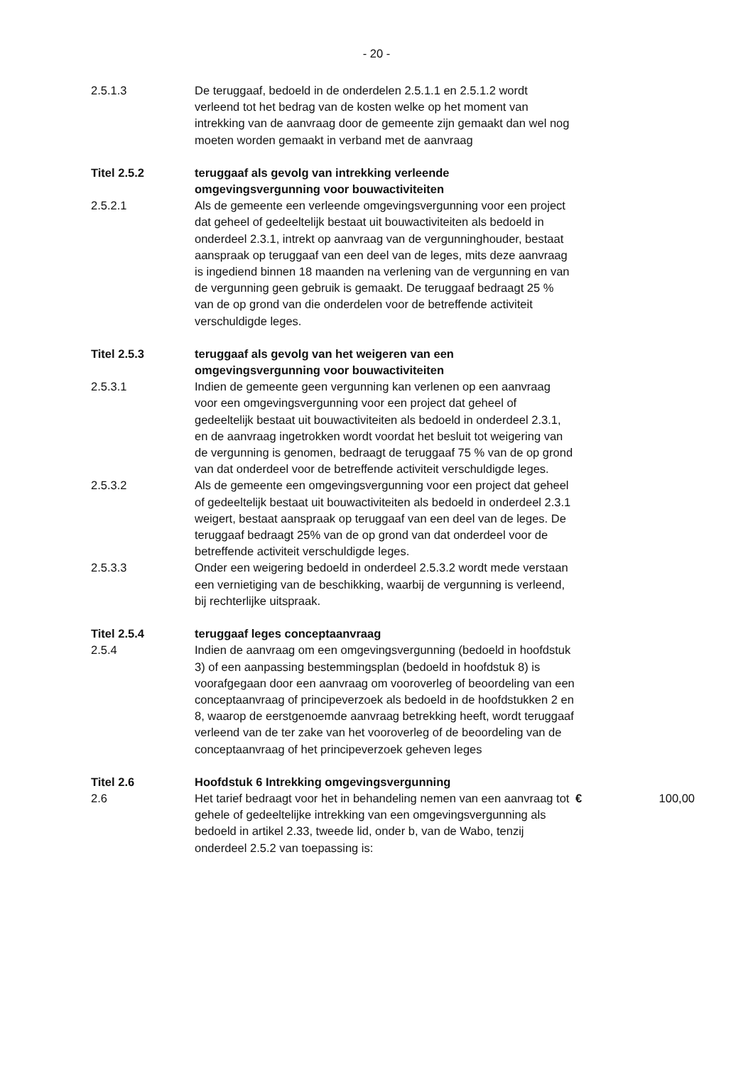- 20 -
2.5.1.3 De teruggaaf, bedoeld in de onderdelen 2.5.1.1 en 2.5.1.2 wordt verleend tot het bedrag van de kosten welke op het moment van intrekking van de aanvraag door de gemeente zijn gemaakt dan wel nog moeten worden gemaakt in verband met de aanvraag
Titel 2.5.2 teruggaaf als gevolg van intrekking verleende omgevingsvergunning voor bouwactiviteiten
2.5.2.1 Als de gemeente een verleende omgevingsvergunning voor een project dat geheel of gedeeltelijk bestaat uit bouwactiviteiten als bedoeld in onderdeel 2.3.1, intrekt op aanvraag van de vergunninghouder, bestaat aanspraak op teruggaaf van een deel van de leges, mits deze aanvraag is ingediend binnen 18 maanden na verlening van de vergunning en van de vergunning geen gebruik is gemaakt. De teruggaaf bedraagt 25 % van de op grond van die onderdelen voor de betreffende activiteit verschuldigde leges.
Titel 2.5.3 teruggaaf als gevolg van het weigeren van een omgevingsvergunning voor bouwactiviteiten
2.5.3.1 Indien de gemeente geen vergunning kan verlenen op een aanvraag voor een omgevingsvergunning voor een project dat geheel of gedeeltelijk bestaat uit bouwactiviteiten als bedoeld in onderdeel 2.3.1, en de aanvraag ingetrokken wordt voordat het besluit tot weigering van de vergunning is genomen, bedraagt de teruggaaf 75 % van de op grond van dat onderdeel voor de betreffende activiteit verschuldigde leges.
2.5.3.2 Als de gemeente een omgevingsvergunning voor een project dat geheel of gedeeltelijk bestaat uit bouwactiviteiten als bedoeld in onderdeel 2.3.1 weigert, bestaat aanspraak op teruggaaf van een deel van de leges. De teruggaaf bedraagt 25% van de op grond van dat onderdeel voor de betreffende activiteit verschuldigde leges.
2.5.3.3 Onder een weigering bedoeld in onderdeel 2.5.3.2 wordt mede verstaan een vernietiging van de beschikking, waarbij de vergunning is verleend, bij rechterlijke uitspraak.
Titel 2.5.4 teruggaaf leges conceptaanvraag
2.5.4 Indien de aanvraag om een omgevingsvergunning (bedoeld in hoofdstuk 3) of een aanpassing bestemmingsplan (bedoeld in hoofdstuk 8) is voorafgegaan door een aanvraag om vooroverleg of beoordeling van een conceptaanvraag of principeverzoek als bedoeld in de hoofdstukken 2 en 8, waarop de eerstgenoemde aanvraag betrekking heeft, wordt teruggaaf verleend van de ter zake van het vooroverleg of de beoordeling van de conceptaanvraag of het principeverzoek geheven leges
Titel 2.6 Hoofdstuk 6 Intrekking omgevingsvergunning
2.6 Het tarief bedraagt voor het in behandeling nemen van een aanvraag tot gehele of gedeeltelijke intrekking van een omgevingsvergunning als bedoeld in artikel 2.33, tweede lid, onder b, van de Wabo, tenzij onderdeel 2.5.2 van toepassing is:
€ 100,00